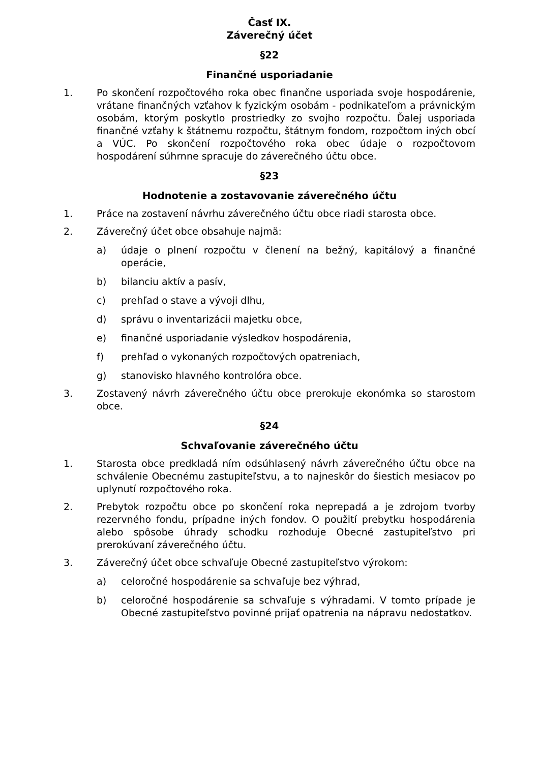Časť IX.
Záverečný účet
§22
Finančné usporiadanie
1. Po skončení rozpočtového roka obec finančne usporiada svoje hospodárenie, vrátane finančných vzťahov k fyzickým osobám - podnikateľom a právnickým osobám, ktorým poskytlo prostriedky zo svojho rozpočtu. Ďalej usporiada finančné vzťahy k štátnemu rozpočtu, štátnym fondom, rozpočtom iných obcí a VÚC. Po skončení rozpočtového roka obec údaje o rozpočtovom hospodárení súhrnne spracuje do záverečného účtu obce.
§23
Hodnotenie a zostavovanie záverečného účtu
1. Práce na zostavení návrhu záverečného účtu obce riadi starosta obce.
2. Záverečný účet obce obsahuje najmä:
a) údaje o plnení rozpočtu v členení na bežný, kapitálový a finančné operácie,
b) bilanciu aktív a pasív,
c) prehľad o stave a vývoji dlhu,
d) správu o inventarizácii majetku obce,
e) finančné usporiadanie výsledkov hospodárenia,
f) prehľad o vykonaných rozpočtových opatreniach,
g) stanovisko hlavného kontrolóra obce.
3. Zostavený návrh záverečného účtu obce prerokuje ekonómka so starostom obce.
§24
Schvaľovanie záverečného účtu
1. Starosta obce predkladá ním odsúhlasený návrh záverečného účtu obce na schválenie Obecnému zastupiteľstvu, a to najneskôr do šiestich mesiacov po uplynutí rozpočtového roka.
2. Prebytok rozpočtu obce po skončení roka neprepadá a je zdrojom tvorby rezervného fondu, prípadne iných fondov. O použití prebytku hospodárenia alebo spôsobe úhrady schodku rozhoduje Obecné zastupiteľstvo pri prerokúvaní záverečného účtu.
3. Záverečný účet obce schvaľuje Obecné zastupiteľstvo výrokom:
a) celoročné hospodárenie sa schvaľuje bez výhrad,
b) celoročné hospodárenie sa schvaľuje s výhradami. V tomto prípade je Obecné zastupiteľstvo povinné prijať opatrenia na nápravu nedostatkov.